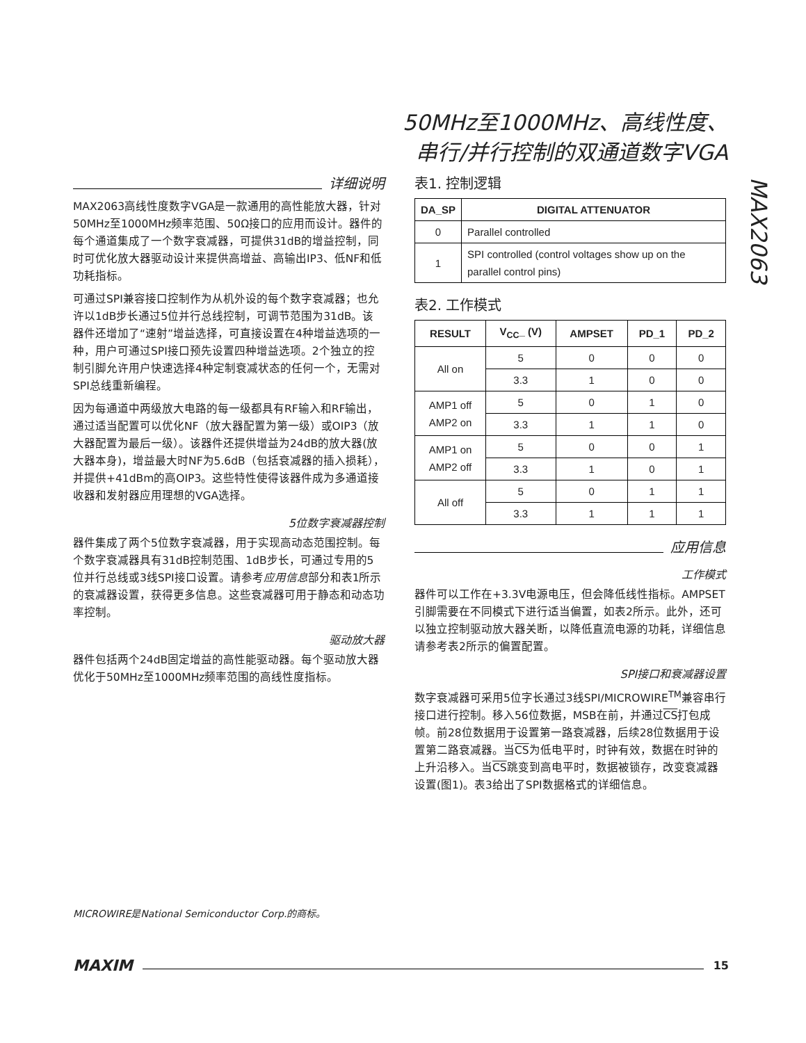50MHz至1000MHz、高线性度、
串行/并行控制的双通道数字VGA
MAX2063
详细说明
MAX2063高线性度数字VGA是一款通用的高性能放大器，针对50MHz至1000MHz频率范围、50Ω接口的应用而设计。器件的每个通道集成了一个数字衰减器，可提供31dB的增益控制，同时可优化放大器驱动设计来提供高增益、高输出IP3、低NF和低功耗指标。
可通过SPI兼容接口控制作为从机外设的每个数字衰减器；也允许以1dB步长通过5位并行总线控制，可调节范围为31dB。该器件还增加了“速射”增益选择，可直接设置在4种增益选项的一种，用户可通过SPI接口预先设置四种增益选项。2个独立的控制引脚允许用户快速选择4种定制衰减状态的任何一个，无需对SPI总线重新编程。
因为每通道中两级放大电路的每一级都具有RF输入和RF输出，通过适当配置可以优化NF（放大器配置为第一级）或OIP3（放大器配置为最后一级）。该器件还提供增益为24dB的放大器(放大器本身)，增益最大时NF为5.6dB（包括衰减器的插入损耗），并提供+41dBm的高OIP3。这些特性使得该器件成为多通道接收器和发射器应用理想的VGA选择。
5位数字衰减器控制
器件集成了两个5位数字衰减器，用于实现高动态范围控制。每个数字衰减器具有31dB控制范围、1dB步长，可通过专用的5位并行总线或3线SPI接口设置。请参考应用信息部分和表1所示的衰减器设置，获得更多信息。这些衰减器可用于静态和动态功率控制。
驱动放大器
器件包括两个24dB固定增益的高性能驱动器。每个驱动放大器优化于50MHz至1000MHz频率范围的高线性度指标。
表1. 控制逻辑
| DA_SP | DIGITAL ATTENUATOR |
| --- | --- |
| 0 | Parallel controlled |
| 1 | SPI controlled (control voltages show up on the parallel control pins) |
表2. 工作模式
| RESULT | V<sub>CC</sub>_ (V) | AMPSET | PD_1 | PD_2 |
| --- | --- | --- | --- | --- |
| All on | 5 | 0 | 0 | 0 |
| | 3.3 | 1 | 0 | 0 |
| AMP1 off AMP2 on | 5 | 0 | 1 | 0 |
| | 3.3 | 1 | 1 | 0 |
| AMP1 on AMP2 off | 5 | 0 | 0 | 1 |
| | 3.3 | 1 | 0 | 1 |
| All off | 5 | 0 | 1 | 1 |
| | 3.3 | 1 | 1 | 1 |
应用信息
工作模式
器件可以工作在+3.3V电源电压，但会降低线性指标。AMPSET引脚需要在不同模式下进行适当偏置，如表2所示。此外，还可以独立控制驱动放大器关断，以降低直流电源的功耗，详细信息请参考表2所示的偏置配置。
SPI接口和衰减器设置
数字衰减器可采用5位字长通过3线SPI/MICROWIRE<sup>TM</sup>兼容串行接口进行控制。移入56位数据，MSB在前，并通过CS打包成帧。前28位数据用于设置第一路衰减器，后续28位数据用于设置第二路衰减器。当CS为低电平时，时钟有效，数据在时钟的上升沿移入。当CS跳变到高电平时，数据被锁存，改变衰减器设置(图1)。表3给出了SPI数据格式的详细信息。
MICROWIRE是National Semiconductor Corp.的商标。
MAXIM 15